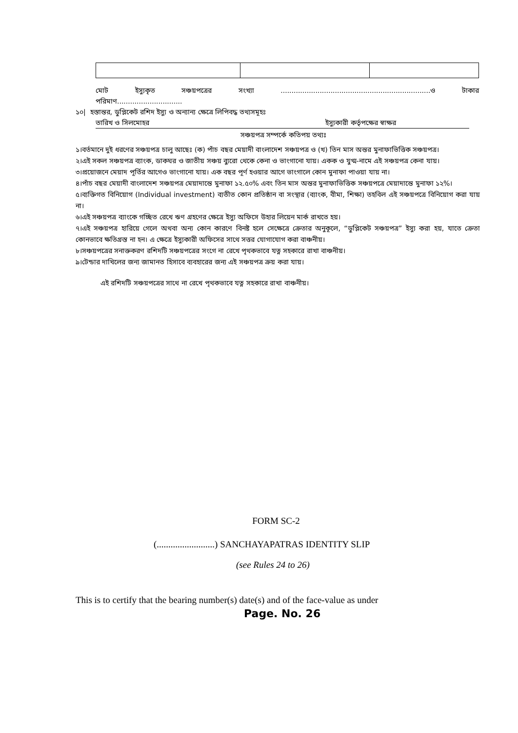মোট ইস্যুকৃত সঞ্চয়পত্রের সংখ্যা.....................................................................ও টাকার
পরিমাণ..............................
১০| হস্তান্তর, ডুপ্লিকেট রশিদ ইস্যু ও অন্যান্য ক্ষেত্রে লিপিবদ্ধ তথ্যসমূহঃ
তারিখ ও সিলমোহর ইস্যুকারী কর্তৃপক্ষের স্বাক্ষর
সঞ্চয়পত্র সম্পর্কে কতিপয় তথ্যঃ
১।বর্তমানে দুই ধরণের সঞ্চয়পত্র চালু আছেঃ (ক) পাঁচ বছর মেয়াদী বাংলাদেশ সঞ্চয়পত্র ও (খ) তিন মাস অন্তর মুনাফাভিত্তিক সঞ্চয়পত্র।
২।এই সকল সঞ্চয়পত্র ব্যাংক, ডাকঘর ও জাতীয় সঞ্চয় ব্যুরো থেকে কেনা ও ভাংগানো যায়। একক ও যুগ্ম-নামে এই সঞ্চয়পত্র কেনা যায়।
৩।প্রয়োজনে মেয়াদ পূর্তির আগেও ভাংগানো যায়। এক বছর পূর্ণ হওয়ার আগে ভাংগালে কোন মুনাফা পাওয়া যায় না।
৪।পাঁচ বছর মেয়াদী বাংলাদেশ সঞ্চয়পত্র মেয়াদান্তে মুনাফা ১২.৫০% এবং তিন মাস অন্তর মুনাফাভিত্তিক সঞ্চয়পত্রে মেয়াদান্তে মুনাফা ১২%।
৫।ব্যক্তিগত বিনিয়োগ (Individual investment) ব্যতীত কোন প্রতিষ্ঠান বা সংস্থার (ব্যাংক, বীমা, শিক্ষা) তহবিল এই সঞ্চয়পত্রে বিনিয়োগ করা যায় না।
৬।এই সঞ্চয়পত্র ব্যাংকে গচ্ছিত রেখে ঋণ গ্রহণের ক্ষেত্রে ইস্যু অফিসে উহার লিয়েন মার্ক রাখতে হয়।
৭।এই সঞ্চয়পত্র হারিয়ে গেলে অথবা অন্য কোন কারণে বিনষ্ট হলে সেক্ষেত্রে ক্রেতার অনুকূলে, “ডুপ্লিকেট সঞ্চয়পত্র” ইস্যু করা হয়, যাতে ক্রেতা কোনভাবে ক্ষতিগ্রস্ত না হন। এ ক্ষেত্রে ইস্যুকারী অফিসের সাথে সত্তর যোগাযোগ করা বাঞ্চনীয়।
৮।সঞ্চয়পত্রের সনাক্তকরণ রশিদটি সঞ্চয়পত্রের সংগে না রেখে পৃথকভাবে যত্ন সহকারে রাখা বাঞ্চনীয়।
৯।টেন্ডার দাখিলের জন্য জামানত হিসাবে ব্যবহারের জন্য এই সঞ্চয়পত্র ক্রয় করা যায়।
এই রশিদটি সঞ্চয়পত্রের সাথে না রেখে পৃথকভাবে যত্ন সহকারে রাখা বাঞ্চনীয়।
FORM SC-2
(.........................) SANCHAYAPATRAS IDENTITY SLIP
(see Rules 24 to 26)
This is to certify that the bearing number(s) date(s) and of the face-value as under
Page. No. 26